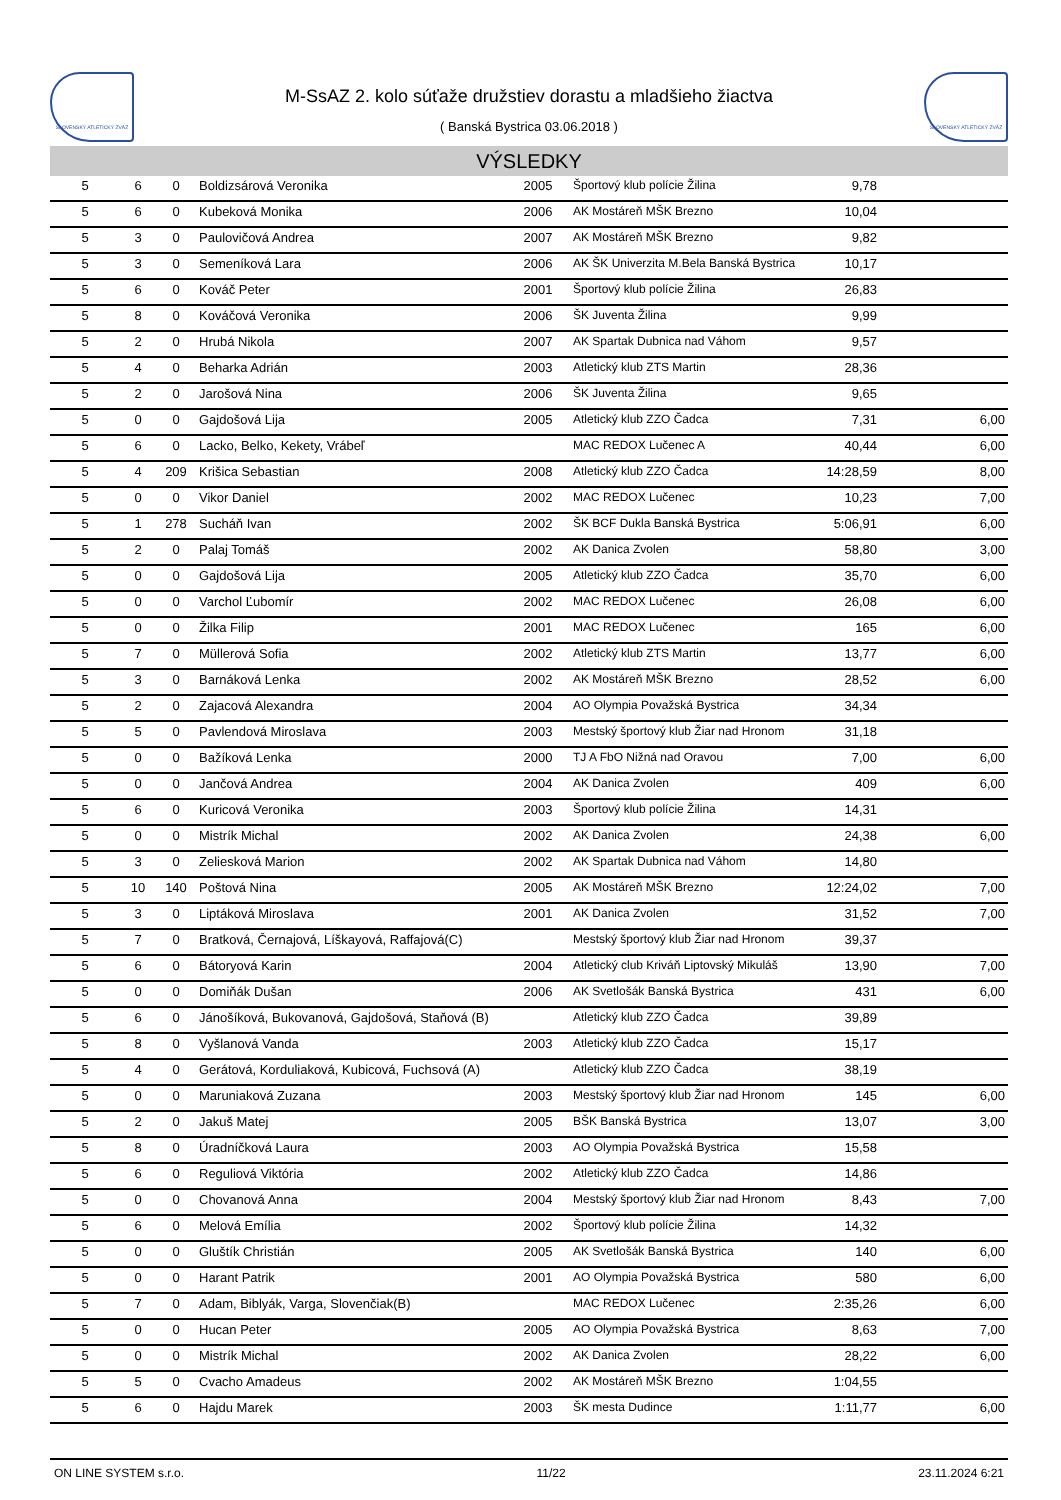SLOVENSKÝ ATLETICKÝ ZVÄZ
M-SsAZ 2. kolo súťaže družstiev dorastu a mladšieho žiactva
( Banská Bystrica 03.06.2018 )
SLOVENSKÝ ATLETICKÝ ZVÄZ
VÝSLEDKY
| 5 | 6 | 0 | Boldizsárová Veronika | 2005 | Športový klub polície Žilina | 9,78 | |
| 5 | 6 | 0 | Kubeková Monika | 2006 | AK Mostáreň MŠK Brezno | 10,04 | |
| 5 | 3 | 0 | Paulovičová Andrea | 2007 | AK Mostáreň MŠK Brezno | 9,82 | |
| 5 | 3 | 0 | Semeníková Lara | 2006 | AK ŠK Univerzita M.Bela Banská Bystrica | 10,17 | |
| 5 | 6 | 0 | Kováč Peter | 2001 | Športový klub polície Žilina | 26,83 | |
| 5 | 8 | 0 | Kováčová Veronika | 2006 | ŠK Juventa Žilina | 9,99 | |
| 5 | 2 | 0 | Hrubá Nikola | 2007 | AK Spartak Dubnica nad Váhom | 9,57 | |
| 5 | 4 | 0 | Beharka Adrián | 2003 | Atletický klub ZTS Martin | 28,36 | |
| 5 | 2 | 0 | Jarošová Nina | 2006 | ŠK Juventa Žilina | 9,65 | |
| 5 | 0 | 0 | Gajdošová Lija | 2005 | Atletický klub ZZO Čadca | 7,31 | 6,00 |
| 5 | 6 | 0 | Lacko, Belko, Kekety, Vrábeľ | | MAC REDOX Lučenec A | 40,44 | 6,00 |
| 5 | 4 | 209 | Krišica Sebastian | 2008 | Atletický klub ZZO Čadca | 14:28,59 | 8,00 |
| 5 | 0 | 0 | Vikor Daniel | 2002 | MAC REDOX Lučenec | 10,23 | 7,00 |
| 5 | 1 | 278 | Sucháň Ivan | 2002 | ŠK BCF Dukla Banská Bystrica | 5:06,91 | 6,00 |
| 5 | 2 | 0 | Palaj Tomáš | 2002 | AK Danica Zvolen | 58,80 | 3,00 |
| 5 | 0 | 0 | Gajdošová Lija | 2005 | Atletický klub ZZO Čadca | 35,70 | 6,00 |
| 5 | 0 | 0 | Varchol Ľubomír | 2002 | MAC REDOX Lučenec | 26,08 | 6,00 |
| 5 | 0 | 0 | Žilka Filip | 2001 | MAC REDOX Lučenec | 165 | 6,00 |
| 5 | 7 | 0 | Müllerová Sofia | 2002 | Atletický klub ZTS Martin | 13,77 | 6,00 |
| 5 | 3 | 0 | Barnáková Lenka | 2002 | AK Mostáreň MŠK Brezno | 28,52 | 6,00 |
| 5 | 2 | 0 | Zajacová Alexandra | 2004 | AO Olympia Považská Bystrica | 34,34 | |
| 5 | 5 | 0 | Pavlendová Miroslava | 2003 | Mestský športový klub Žiar nad Hronom | 31,18 | |
| 5 | 0 | 0 | Bažíková Lenka | 2000 | TJ A FbO Nižná nad Oravou | 7,00 | 6,00 |
| 5 | 0 | 0 | Jančová Andrea | 2004 | AK Danica Zvolen | 409 | 6,00 |
| 5 | 6 | 0 | Kuricová Veronika | 2003 | Športový klub polície Žilina | 14,31 | |
| 5 | 0 | 0 | Mistrík Michal | 2002 | AK Danica Zvolen | 24,38 | 6,00 |
| 5 | 3 | 0 | Zeliesková Marion | 2002 | AK Spartak Dubnica nad Váhom | 14,80 | |
| 5 | 10 | 140 | Poštová Nina | 2005 | AK Mostáreň MŠK Brezno | 12:24,02 | 7,00 |
| 5 | 3 | 0 | Liptáková Miroslava | 2001 | AK Danica Zvolen | 31,52 | 7,00 |
| 5 | 7 | 0 | Bratková, Černajová, Líškayová, Raffajová(C) | | Mestský športový klub Žiar nad Hronom | 39,37 | |
| 5 | 6 | 0 | Bátoryová Karin | 2004 | Atletický club Kriváň Liptovský Mikuláš | 13,90 | 7,00 |
| 5 | 0 | 0 | Domiňák Dušan | 2006 | AK Svetlošák Banská Bystrica | 431 | 6,00 |
| 5 | 6 | 0 | Jánošíková, Bukovanová, Gajdošová, Staňová (B) | | Atletický klub ZZO Čadca | 39,89 | |
| 5 | 8 | 0 | Vyšlanová Vanda | 2003 | Atletický klub ZZO Čadca | 15,17 | |
| 5 | 4 | 0 | Gerátová, Korduliaková, Kubicová, Fuchsová (A) | | Atletický klub ZZO Čadca | 38,19 | |
| 5 | 0 | 0 | Maruniaková Zuzana | 2003 | Mestský športový klub Žiar nad Hronom | 145 | 6,00 |
| 5 | 2 | 0 | Jakuš Matej | 2005 | BŠK Banská Bystrica | 13,07 | 3,00 |
| 5 | 8 | 0 | Úradníčková Laura | 2003 | AO Olympia Považská Bystrica | 15,58 | |
| 5 | 6 | 0 | Reguliová Viktória | 2002 | Atletický klub ZZO Čadca | 14,86 | |
| 5 | 0 | 0 | Chovanová Anna | 2004 | Mestský športový klub Žiar nad Hronom | 8,43 | 7,00 |
| 5 | 6 | 0 | Melová Emília | 2002 | Športový klub polície Žilina | 14,32 | |
| 5 | 0 | 0 | Gluštík Christián | 2005 | AK Svetlošák Banská Bystrica | 140 | 6,00 |
| 5 | 0 | 0 | Harant Patrik | 2001 | AO Olympia Považská Bystrica | 580 | 6,00 |
| 5 | 7 | 0 | Adam, Biblyák, Varga, Slovenčiak(B) | | MAC REDOX Lučenec | 2:35,26 | 6,00 |
| 5 | 0 | 0 | Hucan Peter | 2005 | AO Olympia Považská Bystrica | 8,63 | 7,00 |
| 5 | 0 | 0 | Mistrík Michal | 2002 | AK Danica Zvolen | 28,22 | 6,00 |
| 5 | 5 | 0 | Cvacho Amadeus | 2002 | AK Mostáreň MŠK Brezno | 1:04,55 | |
| 5 | 6 | 0 | Hajdu Marek | 2003 | ŠK mesta Dudince | 1:11,77 | 6,00 |
ON LINE SYSTEM s.r.o. 11/22 23.11.2024 6:21